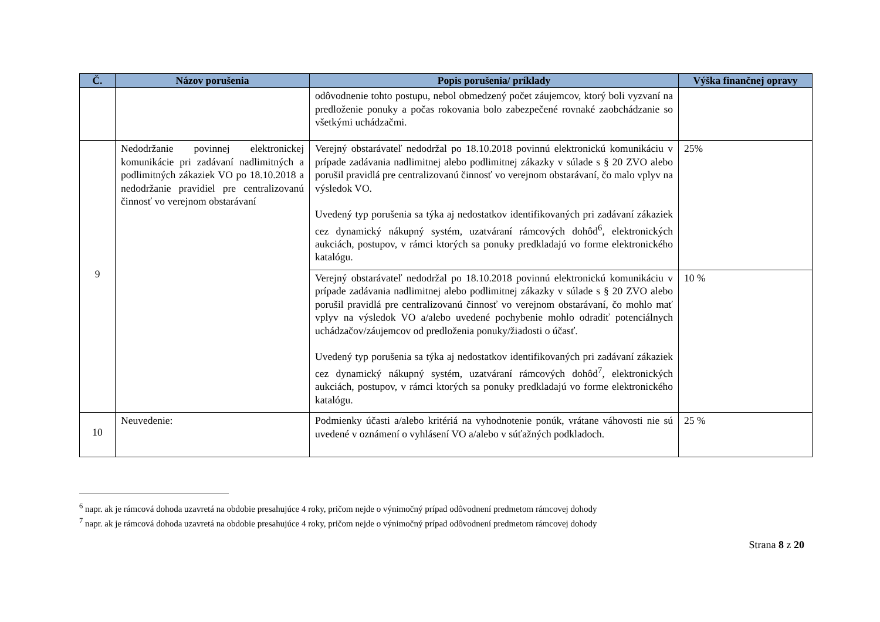| Č. | Názov porušenia | Popis porušenia/ príklady | Výška finančnej opravy |
| --- | --- | --- | --- |
| | | odôvodnenie tohto postupu, nebol obmedzený počet záujemcov, ktorý boli vyzvaní na predloženie ponuky a počas rokovania bolo zabezpečené rovnaké zaobchádzanie so všetkými uchádzačmi. | |
| 9 | Nedodržanie povinnej elektronickej komunikácie pri zadávaní nadlimitných a podlimitných zákaziek VO po 18.10.2018 a nedodržanie pravidiel pre centralizovanú činnosť vo verejnom obstarávaní | Verejný obstarávateľ nedodržal po 18.10.2018 povinnú elektronickú komunikáciu v prípade zadávania nadlimitnej alebo podlimitnej zákazky v súlade s § 20 ZVO alebo porušil pravidlá pre centralizovanú činnosť vo verejnom obstarávaní, čo malo vplyv na výsledok VO. Uvedený typ porušenia sa týka aj nedostatkov identifikovaných pri zadávaní zákaziek cez dynamický nákupný systém, uzatváraní rámcových dohôd<sup>6</sup>, elektronických aukciách, postupov, v rámci ktorých sa ponuky predkladajú vo forme elektronického katalógu. | 25% |
| | | Verejný obstarávateľ nedodržal po 18.10.2018 povinnú elektronickú komunikáciu v prípade zadávania nadlimitnej alebo podlimitnej zákazky v súlade s § 20 ZVO alebo porušil pravidlá pre centralizovanú činnosť vo verejnom obstarávaní, čo mohlo mať vplyv na výsledok VO a/alebo uvedené pochybenie mohlo odradiť potenciálnych uchádzačov/záujemcov od predloženia ponuky/žiadosti o účasť. Uvedený typ porušenia sa týka aj nedostatkov identifikovaných pri zadávaní zákaziek cez dynamický nákupný systém, uzatváraní rámcových dohôd<sup>7</sup>, elektronických aukciách, postupov, v rámci ktorých sa ponuky predkladajú vo forme elektronického katalógu. | 10 % |
| 10 | Neuvedenie: | Podmienky účasti a/alebo kritériá na vyhodnotenie ponúk, vrátane váhovosti nie sú uvedené v oznámení o vyhlásení VO a/alebo v súťažných podkladoch. | 25 % |
<sup>6</sup> napr. ak je rámcová dohoda uzavretá na obdobie presahujúce 4 roky, pričom nejde o výnimočný prípad odôvodnení predmetom rámcovej dohody
<sup>7</sup> napr. ak je rámcová dohoda uzavretá na obdobie presahujúce 4 roky, pričom nejde o výnimočný prípad odôvodnení predmetom rámcovej dohody
Strana 8 z 20